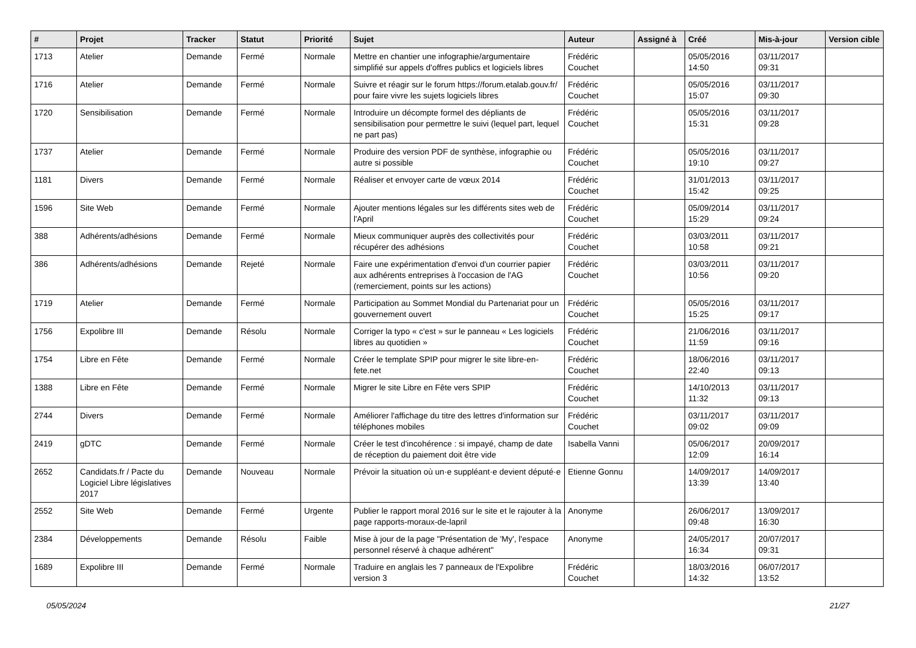| # | Projet | Tracker | Statut | Priorité | Sujet | Auteur | Assigné à | Créé | Mis-à-jour | Version cible |
| --- | --- | --- | --- | --- | --- | --- | --- | --- | --- | --- |
| 1713 | Atelier | Demande | Fermé | Normale | Mettre en chantier une infographie/argumentaire simplifié sur appels d'offres publics et logiciels libres | Frédéric Couchet | | 05/05/2016 14:50 | 03/11/2017 09:31 | |
| 1716 | Atelier | Demande | Fermé | Normale | Suivre et réagir sur le forum https://forum.etalab.gouv.fr/ pour faire vivre les sujets logiciels libres | Frédéric Couchet | | 05/05/2016 15:07 | 03/11/2017 09:30 | |
| 1720 | Sensibilisation | Demande | Fermé | Normale | Introduire un décompte formel des dépliants de sensibilisation pour permettre le suivi (lequel part, lequel ne part pas) | Frédéric Couchet | | 05/05/2016 15:31 | 03/11/2017 09:28 | |
| 1737 | Atelier | Demande | Fermé | Normale | Produire des version PDF de synthèse, infographie ou autre si possible | Frédéric Couchet | | 05/05/2016 19:10 | 03/11/2017 09:27 | |
| 1181 | Divers | Demande | Fermé | Normale | Réaliser et envoyer carte de vœux 2014 | Frédéric Couchet | | 31/01/2013 15:42 | 03/11/2017 09:25 | |
| 1596 | Site Web | Demande | Fermé | Normale | Ajouter mentions légales sur les différents sites web de l'April | Frédéric Couchet | | 05/09/2014 15:29 | 03/11/2017 09:24 | |
| 388 | Adhérents/adhésions | Demande | Fermé | Normale | Mieux communiquer auprès des collectivités pour récupérer des adhésions | Frédéric Couchet | | 03/03/2011 10:58 | 03/11/2017 09:21 | |
| 386 | Adhérents/adhésions | Demande | Rejeté | Normale | Faire une expérimentation d'envoi d'un courrier papier aux adhérents entreprises à l'occasion de l'AG (remerciement, points sur les actions) | Frédéric Couchet | | 03/03/2011 10:56 | 03/11/2017 09:20 | |
| 1719 | Atelier | Demande | Fermé | Normale | Participation au Sommet Mondial du Partenariat pour un gouvernement ouvert | Frédéric Couchet | | 05/05/2016 15:25 | 03/11/2017 09:17 | |
| 1756 | Expolibre III | Demande | Résolu | Normale | Corriger la typo « c'est » sur le panneau « Les logiciels libres au quotidien » | Frédéric Couchet | | 21/06/2016 11:59 | 03/11/2017 09:16 | |
| 1754 | Libre en Fête | Demande | Fermé | Normale | Créer le template SPIP pour migrer le site libre-en-fete.net | Frédéric Couchet | | 18/06/2016 22:40 | 03/11/2017 09:13 | |
| 1388 | Libre en Fête | Demande | Fermé | Normale | Migrer le site Libre en Fête vers SPIP | Frédéric Couchet | | 14/10/2013 11:32 | 03/11/2017 09:13 | |
| 2744 | Divers | Demande | Fermé | Normale | Améliorer l'affichage du titre des lettres d'information sur téléphones mobiles | Frédéric Couchet | | 03/11/2017 09:02 | 03/11/2017 09:09 | |
| 2419 | gDTC | Demande | Fermé | Normale | Créer le test d'incohérence : si impayé, champ de date de réception du paiement doit être vide | Isabella Vanni | | 05/06/2017 12:09 | 20/09/2017 16:14 | |
| 2652 | Candidats.fr / Pacte du Logiciel Libre législatives 2017 | Demande | Nouveau | Normale | Prévoir la situation où un·e suppléant·e devient député·e | Etienne Gonnu | | 14/09/2017 13:39 | 14/09/2017 13:40 | |
| 2552 | Site Web | Demande | Fermé | Urgente | Publier le rapport moral 2016 sur le site et le rajouter à la page rapports-moraux-de-lapril | Anonyme | | 26/06/2017 09:48 | 13/09/2017 16:30 | |
| 2384 | Développements | Demande | Résolu | Faible | Mise à jour de la page "Présentation de 'My', l'espace personnel réservé à chaque adhérent" | Anonyme | | 24/05/2017 16:34 | 20/07/2017 09:31 | |
| 1689 | Expolibre III | Demande | Fermé | Normale | Traduire en anglais les 7 panneaux de l'Expolibre version 3 | Frédéric Couchet | | 18/03/2016 14:32 | 06/07/2017 13:52 | |
05/05/2024 21/27